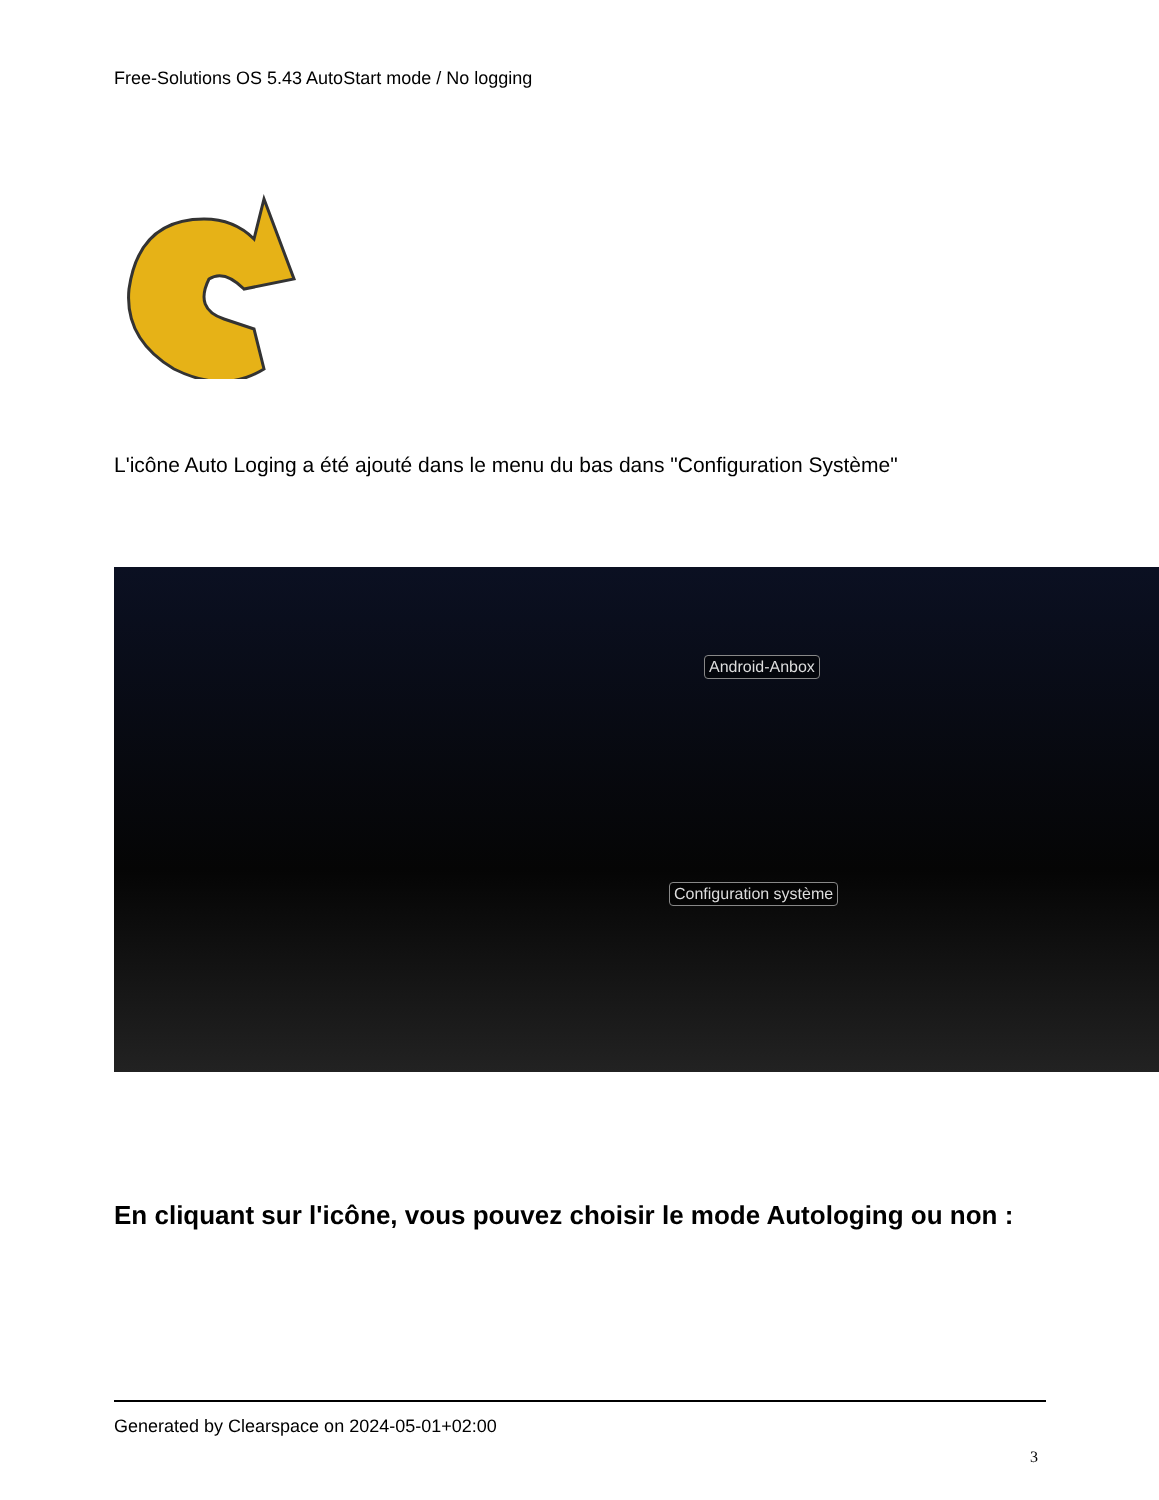Free-Solutions OS 5.43 AutoStart mode / No logging
L'icône Auto Loging a été ajouté dans le menu du bas dans "Configuration Système"
Android-Anbox
Configuration système
En cliquant sur l'icône, vous pouvez choisir le mode Autologing ou non :
Generated by Clearspace on 2024-05-01+02:00
3